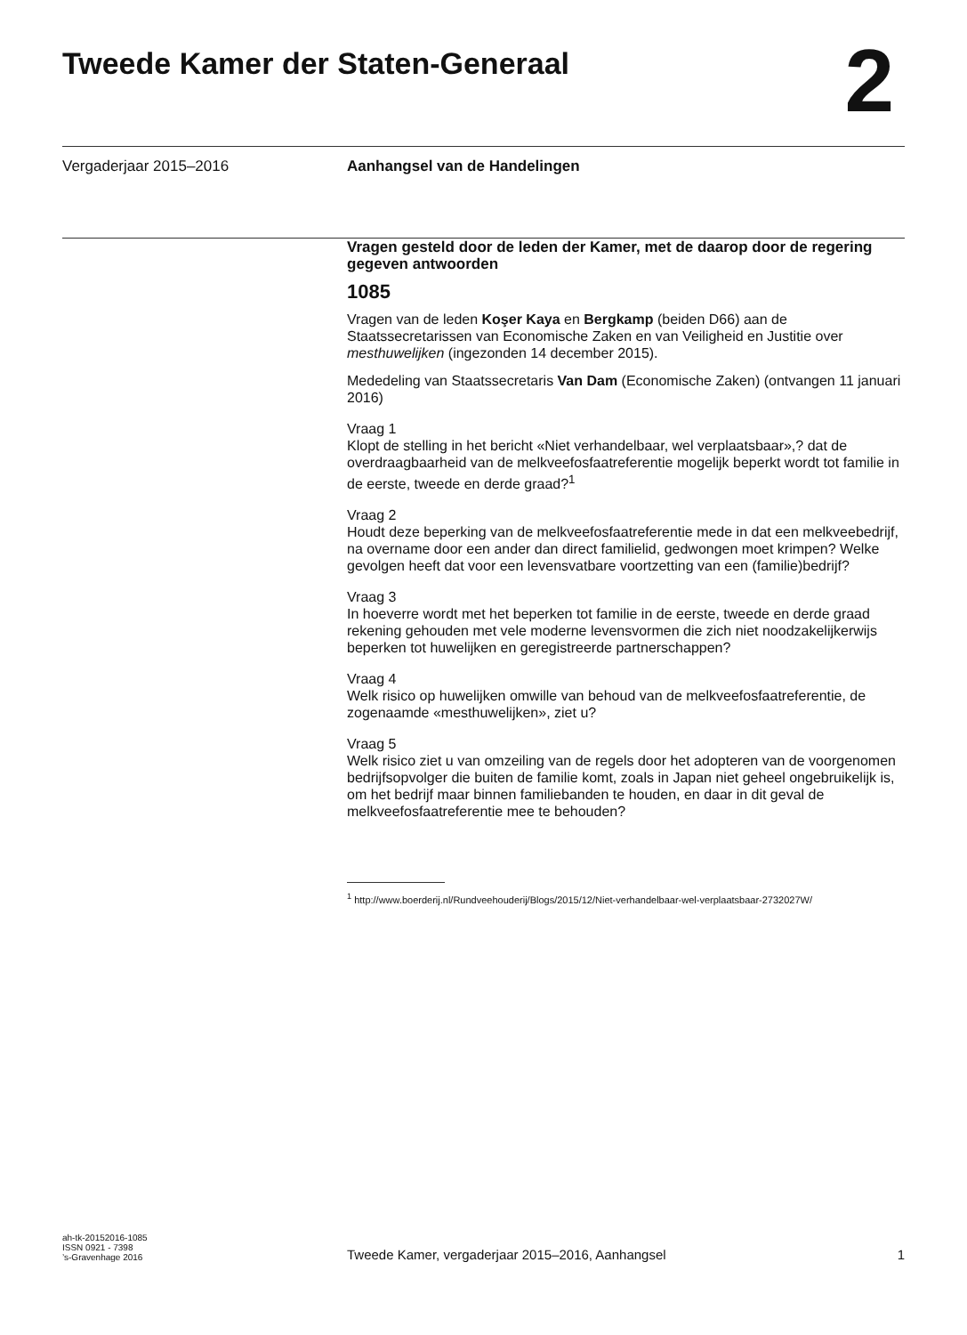Tweede Kamer der Staten-Generaal
2
Vergaderjaar 2015–2016 Aanhangsel van de Handelingen
Vragen gesteld door de leden der Kamer, met de daarop door de regering gegeven antwoorden
1085
Vragen van de leden Koşer Kaya en Bergkamp (beiden D66) aan de Staatssecretarissen van Economische Zaken en van Veiligheid en Justitie over mesthuwelijken (ingezonden 14 december 2015).
Mededeling van Staatssecretaris Van Dam (Economische Zaken) (ontvangen 11 januari 2016)
Vraag 1
Klopt de stelling in het bericht «Niet verhandelbaar, wel verplaatsbaar»,? dat de overdraagbaarheid van de melkveefosfaatreferentie mogelijk beperkt wordt tot familie in de eerste, tweede en derde graad?<sup>1</sup>
Vraag 2
Houdt deze beperking van de melkveefosfaatreferentie mede in dat een melkveebedrijf, na overname door een ander dan direct familielid, gedwongen moet krimpen? Welke gevolgen heeft dat voor een levensvatbare voortzetting van een (familie)bedrijf?
Vraag 3
In hoeverre wordt met het beperken tot familie in de eerste, tweede en derde graad rekening gehouden met vele moderne levensvormen die zich niet noodzakelijkerwijs beperken tot huwelijken en geregistreerde partnerschappen?
Vraag 4
Welk risico op huwelijken omwille van behoud van de melkveefosfaatreferentie, de zogenaamde «mesthuwelijken», ziet u?
Vraag 5
Welk risico ziet u van omzeiling van de regels door het adopteren van de voorgenomen bedrijfsopvolger die buiten de familie komt, zoals in Japan niet geheel ongebruikelijk is, om het bedrijf maar binnen familiebanden te houden, en daar in dit geval de melkveefosfaatreferentie mee te behouden?
<sup>1</sup> http://www.boerderij.nl/Rundveehouderij/Blogs/2015/12/Niet-verhandelbaar-wel-verplaatsbaar-2732027W/
ah-tk-20152016-1085
ISSN 0921 - 7398
’s-Gravenhage 2016
Tweede Kamer, vergaderjaar 2015–2016, Aanhangsel
1